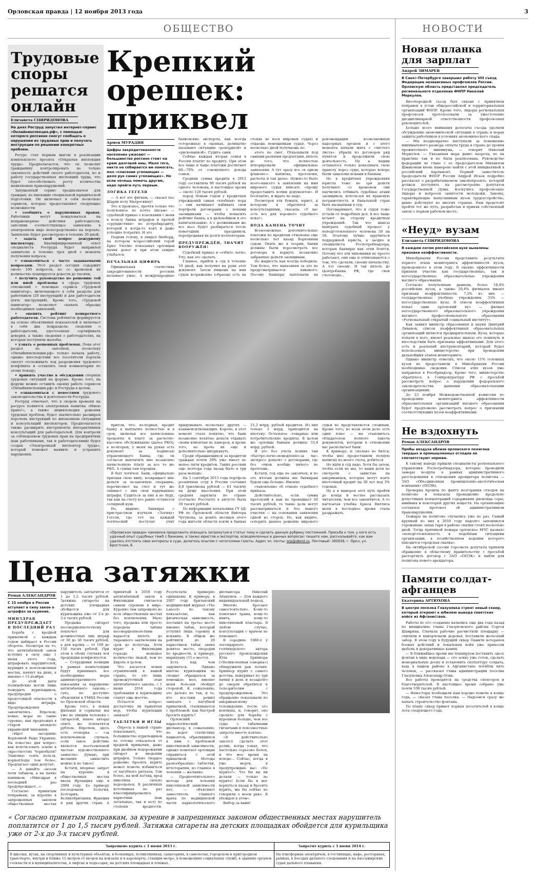Орловская правда | 12 ноября 2013 года 3
ОБЩЕСТВО
Трудовые споры решатся онлайн
Елизавета СПИРИДОНОВА
На днях Роструд запустил интернет-сервис «Онлайнинспекция.рф», с помощью которого россияне смогут сообщать о нарушении их трудовых прав и получать инструкции по решению конкретных проблем.
Ресурс стал первым шагом в реализации комплексного проекта «Открытая инспекция труда». Предполагается, что он позволит гражданину контролировать не только законность действий своего работодателя, но и работу государственных инспекций труда, что будет способствовать росту количества выявляемых правонарушений.
Запущенный сервис предназначен для граждан, не имеющих специальной юридической подготовки. Он включает в себя несколько сервисов, которые предоставляют следующие возможности:
• сообщить о нарушенных правах. Работники могут пожаловаться на неправомерные действия работодателя, заполнив соответствующее заявление в электронном виде непосредственно на портале. Заявление будет рассмотрено в течение 30 дней;
• задать свой вопрос дежурному инспектору. Квалифицированный ответ специалиста Роструда будет направлен заявителю в течение трех дней с момента получения вопроса;
• ознакомиться с часто задаваемыми вопросами. Этот раздел сегодня содержит около 100 вопросов, но со временем их количество планируется довести до тысячи;
• получить руководство по решению той или иной проблемы в сфере трудовых отношений с помощью сервиса «Трудовой навигатор», включающего в себя разделы для работников (20 инструкций) и для работодателя (пять инструкций). Кроме того, «Трудовой навигатор» позволяет скачать образцы необходимых заявлений;
• оценить рейтинг конкретного работодателя. Система рейтингов формируется на основе объективных показателей и включает в себя два подраздела: сведения о работодателях, удостоенных сертификата доверия, а также сведения о работодателях, на которых поступили жалобы;
• узнать о решенных проблемах. Пока этот раздел не заполнен, поскольку «Онлайнинспекция.рф» только начала работу, однако впоследствии все посетители портала смогут отслеживать ход разрешения трудового конфликта и оставлять свои комментарии по этому поводу;
• принять участие в обсуждении спорных трудовых ситуаций на форуме. Кроме того, на форуме можно оставить оценку работе сервисов «Онлайнинспекция.рф» и Роструда в целом;
• ознакомиться с новостями трудового законодательства и деятельности Роструда.
Роструд отмечает, что в скором времени на ресурсе появятся электронная памятка «Имею право!», а также энциклопедия решения трудовых проблем, будет значительно расширен перечень инструкций по жизненным ситуациям и консультаций инспекторов. Предполагается также расширить инструменты интерактивных консультаций для работодателей. Для контроля за соблюдением трудовых прав на предприятиях (как работниками, так и работодателями) будет создан «Электронный инспектор труда», который поможет выявить и устранить нарушения.
Крепкий орешек: приквел
Армен МУРАДЯН
Цифры закредитованности населения ужасают — большинство россиян стоит на краю долговой ямы. Мало того, никто не собирается им помогать, мол «спасение утопающих — дело рук самих утопающих». Но если хочешь помочь другим, надо пройти путь первым.
ЛОГИКА ГЕГЕЛЯ
— А вот это фигвам, — сказал пес Шарик коту Матроскину!
Это я произнес, прочтя только что полученное по почте письмо — судебный приказ о взыскании с меня в пользу банка штрафов и прочей «ерундистики» по потребкредиту, который я когда-то взял и даже успешно потратил. И это
Подняв голову, я увидел билборд, на котором всероссийский герой Брюс Уиллис показывал орловцам пачки денег и при этом ехидно улыбался.
ПЕЧАЛЬНАЯ ЦИФИРЬ
Официальная статистика закредитованности россиян вызывает ужас. А международные банковские эксперты, как всегда осторожные в оценках, деликатно называют ситуацию «рекордной» и «рискованной». Судите сами.
Сейчас каждая вторая семья в России платит по кредиту. При этом все чаще и чаще платежи достигают 60—70% от совокупного дохода семьи.
Средняя сумма кредита в 2012 году составляла 90 тысяч рублей на одного человека, в настоящее время — около 120 тысяч рублей.
перед Новым годом у кредитных учреждений самая «хлебная» пора — они начинают набивать свои портфели договорами с новыми заемщиками — чтобы повысить рейтинг банка, а в дальнейшем и его капитализацию. А с должниками же все вьез будут разбираться после новогодних праздников, перепродавая их долги коллекторам.
ПРЕДУПРЕЖДЁН, ЗНАЧИТ ВООРУЖЁН!
Судебный приказ я «отбил» легко. Учу, как это сделать.
Главное, прийти в суд в течение 10 дней, как получил на руки этот документ. Затем пишешь на имя судьи возражение (образцы есть на стенах во всех мировых судах) и отдаешь помощникам судьи. Через несколько дней получаешь по
этого не смог. Отказывали под самыми разными предлогами, вплоть до того, что полностью игнорировали официальные заявления. А тут сразу все «в одном флаконе»: выписка, претензия, расчеты и так далее. Нужно-то было всего-навсего в заявлении на имя мирового судьи вписать «прошу предоставить копии документов». И бесплатно, и ждать не надо.
Посмотрев эти бумаги, юрист, к которому я обратился за консультациями, сказала: «У вас есть все для хорошего судебного иска!».
ВОДА КАМЕНЬ ТОЧИТ
Всевозможные дополнительные платежи по кредитам отменены еще несколько лет назад Верховным судом. Опять же в теории, банки должны были пересмотреть все договоры и вернуть незаконно забранные деньги заемщикам.
Но жадность как всегда победила. Тем более, что наказания за это не предусматривается никакого. Посему банкиры наплевали на рекомендации всевозможных надзорных органов и с этого момента начали жить с «чистого листа»: убрали из договоров ряд пунктов и продолжили свою деятельность. Ну а людям оставалось только доказывать свою правоту через суды, которые вскоре были завалены исками к банкам.
Но в кредитных учреждениях юристы тоже не зря деньги получают: со временем они научились отбивать судебные атаки заемщиков, используя их правовую неграмотность и банальный страх быть вызванным в суд.
Поговаривают, что и судьи тоже устали от подробных дел, и все чаще встают на сторону кредитных учреждений. Так что шансы выиграть судебный процесс у неподготовленного человека 50 на 50. Поэтому лучше заручиться поддержкой юриста, а заодно и специалиста Роспотребнадзора, которых банкиры как огня боятся. Потому что эти чиновники не просто работают, они еще и отписываются о том, что сделали, своему начальству. А тот своему. И так вплоть до Центробанка РФ, где свои счетоводы...
притом, что: во-первых, кредит банку я выплатил полностью и в срок, включая все начисленные проценты и плату за расчетно-кассовое обслуживание (далее РКО); а во-вторых, у меня на руках есть документ за подписью управляющего банка, где он согласен выплатить мне незаконно начисленную плату за все то же РКО. А сумма там хорошая.
Я был логичен. Банк, официально признав свою вину, возвращает мне деньги за незаконную операцию, перечисляет на счет и тут же снимает с них свои надуманные штрафы. Судиться за них я не буду, так как на счету все равно останется солидный куш.
Но, видимо, банкиры с пристрастием изучали «Логику» Гегеля, где тот на каждый логический постулат учит придумывать несколько других — взаимоисключающих. Короче, в этот момент стало понятно, что банк незаконно изъятые деньги отдавать своим клиентам не намерен, и кроме того, не прочь их еще и дополнительно шкуркануть.
Среди обращающихся за кредитом граждан почти 20% уже имеет не менее пяти кредитов. Таких россиян еще полтора года назад было в три раза меньше.
На 1 сентября 2013 года портфель розничных ссуд в России составил 8,8 триллиона рублей — 61 тысячу на душу населения. При этом средняя зарплата по стране (согласно Росстату) в августе была 30 тысяч рублей.
По информации начальника ГУ ЦБ РФ по Орловской области Виктора Чугунова, за девять месяцев этого года жители области взяли в банках 21,3 млрд. рублей кредитов. Из них только 3 млрд. приходится на ипотеку. Остальное –товарные или потребительские кредиты. В целом же орловцы банкам должны 33,4 млрд. рублей.
И это без учета всяких там «быстро-легко-немедленно-за час-экспресс деньги» с договорами, где без очков вообще ничего не прочтешь.
Кстати, год еще не закончен, и по его итогам должны мы банкирам будем еще больше. Именно
становление об отмене судебного приказа.
Действительно, если сумма претензий к вам не превышает 50 тысяч рублей, то такие дела могут рассматриваться и без вашего участия — на основании заявления одной из сторон. Но, как видите, оспорить данное решение мирового судьи не представляется сложным. Кроме того, во всем этом деле есть один плюс — вы становитесь обладателем полного пакета документов, которым в отношении вас располагает банк.
К примеру, я: сколько не бился, чтобы мне предоставили полную выписку из моего счета, добиться
Но идти в суд надо. Хотя бы затем, чтобы если не мы, то наши дети не смотрели с завистью на американцев, которые могут взять ипотечный кредит на 30 лет под 3% годовых.
Ну а я намерен этот путь пройти до конца и честно рассказать читателям, чем все закончится. А то наглоатая улыбка Брюса Виллиса меня в последнее время стала раздражать.
«Орловская правда» намерена продолжить освещать затронутую в статье тему и сделать данную рубрику постоянной. Просьба к тем, у кого есть удачный опыт судебных тяжб с банками, а также юристов и экспертов, осведомленных в данных вопросах: пишите нам, рассказывайте, как вам удалось отстоять свои интересы в суде, делитесь опытом с читателями газеты. Адрес эл. почты: orp@idorel.ru. Почтовый: 302028, г. Орел, ул. Брестская, 6.
Цена затяжки
Роман АЛЕКСАНДРОВ
С 15 ноября в России вступает в силу закон о штрафах за курение.
МИНЗДРАВ ПРЕДУПРЕЖДАЕТ В ПОСЛЕДНИЙ РАЗ
Борьба с вредной привычкой с каждым годом набирает в России обороты. Несмотря на то, что антитабачный закон вступил в силу еще 1 июня этого года, штрафовать нарушителей, курящих в неположенных местах, начнут на днях, а именно с 15 ноября.
До этой даты полицейские могли лишь пожурить курильщиков, предупредив о предстоящей опасности в виде штрафа. Предупреждения закончились. Впрочем, новые меры не такие суровые, как предложил в старом анекдоте украинский чиновник:
«Идет заседание Верховной Рады Украины. На повестке дня вопрос: как использовать землю в окрестностях Чернобыля? Злаковые сеять нельзя, корнеплоды тем более. Предлагает один депутат:
— А давайте засеем поля табаком, а на пачке напишем: «Минздрав в последний раз предупреждает...».
Согласно принятым поправкам, за курение в запрещенных законом общественных местах нарушитель заплатится от 1 до 1,5 тысяч рублей. Затяжка сигареты на детских площадках обойдется для курильщика уже от 2-х до 3-х тысяч рублей.
Продажа сигарет несовершеннолетнему повлечет для должностных лиц штраф от 30 до 50 тысяч рублей, а для юрлиц — от 100 до 150 тысяч рублей. При этом в обоих случаях вся продукция конфискуется.
— Сотрудники полиции в рамках компетенции будут принимать все необходимые меры административного наказания за нарушение антитабачного закона,— сухо, но доступно объяснили в УМВД России по Орловской области.
Кроме того, в новых фильмах и сериалах мы уже не увидим человека с сигаретой, иначе авторы опять же поплатятся рублем. Впрочем, здесь есть оговорка — «за исключением случаев, если такое действие является неотъемлемой частью художественного замысла». Думаю, при желании замыслить можно и не такое!
Кстати, впервые запрет на курение в общественных местах ввела Ирландия еще в 2004 году. Ее примеру последовали Бельгия, Болгария, Великобритания, Франция и ряд других стран. А принятый в 2010 году антитабачный закон в Финляндии считается самым суровым в мире. Курение там запрещено во всех общественных местах без исключения. Мало того, продажа или просто передача табака несовершеннолетним карается вплоть до тюремного заключения на срок до полугода. Хотя курят в Финляндии гораздо меньшее количество людей, чем по Европе в целом.
Что касается новых ограничений в нашей стране, то это лишь промежуточный этап антитабачного закона: с 1 июня 2014 года требования к курильщику станут еще жестче.
Остается вопрос: достаточно ли принятых мер, чтобы курильщик завязал?
ТАБЛЕТКИ И ИГЛЫ
Опросы в нашей стране показывают, что большинство курильщиков не готовы отказаться от вредной привычки, даже при двойном подорожании сигарет и введении штрафов. Только твердое решение бросить курить может помочь избавиться от пагубного ритуала. Тем более, на мой взгляд, вред никотина сильно недооценен. В различных источниках не раз классифицировались наркотики (как легальные, так и нет) по степени вредности. Результаты примерно одинаковы. К примеру, в 2007 году британский медицинский журнал «The Lancet» по такому показателю, как физическая зависимость, поставил на третье место именно табак, который уступил лишь героину и кокаину. В общем же рейтинги из 20 наркотиков табак занял девятое место, опередив по вредности, к примеру, марихуану (11-е место).
Есть над чем задуматься. Однако многие курильщики не спешат обращаться за помощью: мол, именно меня болезни обойдут стороной. К сожалению, это далеко не так, и те, кто все-таки решил завязать с пагубной привычкой, сталкиваются с проблемой: как быстрей бросить курить?
Орловский наркологический диспансер, к сожалению, не ведет статистику пациентов, обратившихся к ним с проблемой никотиновой зависимости, однако помогает орловцам справиться с этой привычкой. Методы разнообразные: таблетки, иглотерапия, но главное в лечении — желание.
— Предпочтительного метода для лечения никотиновой зависимости нет, — объясняет заместитель главного врача по медицинской части наркологического диспансера Николай Абакумов. — Для каждого индивидуальный подход.
Многие бросают самостоятельно. Кому-то помогают травы, кому-то книга, кому-то никотиновый пластырь. В любом случае, консультация с врачом не помешает.
В середине 1980-х у легендарного голливудского актера русского происхождения Юла Бриннера («Великолепная семерка») обнаружили рак легких. Бриннер курил с самого детства, выкуривал по три пачки в день и незадолго до смерти обратился к телезрителям с предупреждением. Это обращение показывали по американскому телевидению после его кончины, и, говорят, оно сделало для борьбы с курением больше, чем все суды с табачными гигантами и повсеместные запреты вместе взятые:
«Я действительно захотел сделать этот ролик, когда узнал, что настолько серьезно болен, и что мое время на исходе... Сейчас, когда я уже мертв, я предупреждаю вас: «Не курите!». Что бы вы ни делали — только не курите! Если бы я мог вернуться назад и бросить курить, мы бы сейчас не говорили о моем раке. Я убежден в этом».
Выбор за вами!
« Согласно принятым поправкам, за курение в запрещенных законом общественных местах нарушитель поплатится от 1 до 1,5 тысяч рублей. Затяжка сигареты на детских площадках обойдется для курильщика уже от 2-х до 3-х тысяч рублей.
| Запрещено курить с 1 июня 2013 г. | Запретят курить с 1 июня 2014 г. |
| --- | --- |
| В школах, вузах, на спортивных и культурных объектах, в больницах, поликлиниках, санаториях, в самолетах, городском и пригородном транспорте, внутри и ближе 15 метров от входов на вокзалы и в аэропорты, станции метро, в помещениях социальных служб, в зданиях органов госвласти и в муниципалитетах, в лифтах и подъездах, на детских площадках и пляжах. | На платформах электричек, в гостиницах, кафе, ресторанах, рынках, в поездах дальнего следования и на пассажирских судах дальнего плавания. |
НОВОСТИ
Новая планка для зарплат
Андрей ЗИМАРЕВ
В Санкт-Петербурге завершил работу VIII съезд Федерации независимых профсоюзов России. Орловскую область представлял председатель регионального отделения ФНПР Николай Меркулов.
Внеочередной съезд был связан с принятием поправок в устав общероссийской и территориальных организаций ФНПР. Кроме того, лидеры региональных профсоюзов проголосовали за ужесточение дисциплинарной ответственности профсоюзных руководителей.
Больше всего внимания делегаты съезда уделили обсуждению экономической ситуации в стране и мерах защиты работников в условиях экономического спада:
— Мы неоднократно выступали за повышение минимального размера оплаты труда в стране до уровня прожиточного минимума, — говорит Николай Меркулов. — Указанная мера давно назрела, но на практике так и не была реализована. Руководство федерации во главе с ее председателем Михаилом Шмаковым вновь намерено выйти с этой инициативой в российский парламент. Первый заместитель председателя ФНПР России Андрей Исаев подробно рассказал о разрабатываемом законопроекте, который должен поступить на рассмотрение депутатов Государственной Думы. Коснулись профсоюзные лидеры и вопросов занятости молодежи. Законы, гарантирующие выпускникам вузов трудоустройство, давно действуют во многих странах. Нам предстоит пройти тот же путь, разработав и приняв собственный закон о первом рабочем месте.
«Неуд» вузам
Елизавета СПИРИДОНОВА
В каждом пятом российском вузе выявлены признаки неэффективности.
Минобрнауки России представило результаты первого этапа мониторинга эффективности вузов, проведенного в этом году. В оценке эффективности приняли участие как государственные, так и негосударственные образовательные учреждения высшего образования.
Согласно полученным данным, более 18,4% российских вузов, а также 20,4% филиалов имеют признаки неэффективности. 7,5% из них — государственные учебные учреждения, 35% — негосударственные вузы. В список неэффективных попал один орловский вуз — филиал негосударственного образовательного учреждения высшего профессионального образования «Региональный открытый социальный институт».
Как заявил министр образования и науки Дмитрий Ливанов, список неэффективных образовательных организаций является предварительным. Вузы, которые попали в него, имеют реальные шансы его покинуть и впоследствии быть признаны эффективными. Для этого есть и реальный инструментарий, который будет использовать министерство при проведении дальнейших этапов мониторинга.
Однако министр отметил, что около 11% головных вузов не предоставили в Минобрнауки России необходимые сведения. Список этих вузов уже направлен в Рособрнадзор. Кроме того, министерство обратилось в Генпрокуратуру РФ с просьбой рассмотреть вопрос о нарушении федерального законодательства данными образовательными организациями.
До 23 ноября Межведомственной комиссии по проведению мониторинга эффективности образовательных организаций высшего образования будет предложено рассмотреть вопрос о признании соответствующих вузов неэффективными.
Не вздохнуть
Роман АЛЕКСАНДРОВ
Пробы воздуха вблизи орловского полигона твердых и промышленных отходов не соответствуют нормам.
К такому выводу пришли специалисты регионального управления Роспотребнадзора, которые проводили замеры воздуха в рамках административного расследования в отношении арендатора полигона — ЗАО «Объединенная промышленно-экологическая компания» (ОПЭК).
Проверка прошла по факту возгорания отходов на полигоне и показала превышение предельно допустимых концентраций содержания диоксида серы, аммиака и некоторых других веществ. На организацию составлен протокол об административном правонарушении.
Пожары на полигоне случались уже не раз. Самый крупный из них в 2010 году надолго запомнился горожанам: запах гари в районе свалки стоял несколько дней. Тогда причиной пожара орловское МЧС назвало «неподготовленность к подобным ситуациям организации, в хозяйственном ведении которого находится городская свалка».
На октябрьской сессии горсовета депутаты приняли обращение к областному правительству с просьбой расторгнуть договор с ЗАО «ОПЭК» и найти для полигона нового арендатора.
Памяти солдат-афганцев
Екатерина АРТЮХОВА
В центре поселка Глазуновка строят новый сквер, который откроют к юбилею вывода советских войск из Афганистана.
Работы по его созданию начались еще два года назад по инициативе главы Глазуновского района Сергея Шамрина. Сначала рабочие расчистили площадку — спилили и выкорчевали деревья, поставили железный забор. В этом году в будущий сквер Памяти ветеранов боевых действий и локальных войн уже привезли щебень и декоративные камни.
— В ближайшее время мы планируем поставить здесь фонтан в виде водопада — его эскиз уже готов, сделать мемориальную доску и установить скульптуру солдата, ведь в нашем районе в Афганистане погибли пять человек, — рассказал глава администрации поселка Глазуновка Александр Осин.
Все работы проводятся на средства спонсоров и благотворителей. В настоящее время собрано уже почти 100 тысяч рублей.
— Инвесторы пообещали нам хорошо помочь в конце года, — сказал глава поселка. — Надеемся сразу же начать строительство фонтана.
По плану сквер примет первых посетителей в конце лета следующего года.